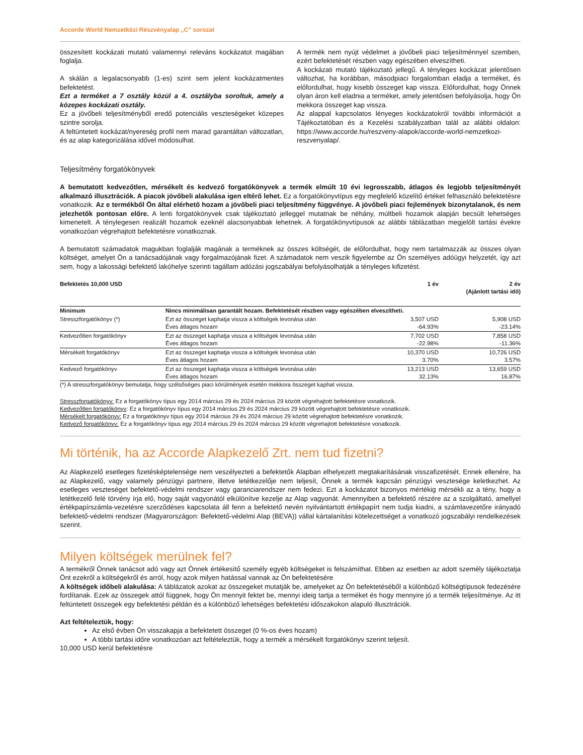Accorde World Nemzetközi Részvényalap „C” sorozat
összesített kockázati mutató valamennyi releváns kockázatot magában foglalja.
A skálán a legalacsonyabb (1-es) szint sem jelent kockázatmentes befektetést.
Ezt a terméket a 7 osztály közül a 4. osztályba soroltuk, amely a közepes kockázati osztály.
Ez a jövőbeli teljesítményből eredő potenciális veszteségeket közepes szintre sorolja.
A feltüntetett kockázat/nyereség profil nem marad garantáltan változatlan, és az alap kategorizálása idővel módosulhat.
A termék nem nyújt védelmet a jövőbeli piaci teljesítménnyel szemben, ezért befektetését részben vagy egészében elveszítheti.
A kockázati mutató tájékoztató jellegű. A tényleges kockázat jelentősen változhat, ha korábban, másodpiaci forgalomban eladja a terméket, és előfordulhat, hogy kisebb összeget kap vissza. Előfordulhat, hogy Önnek olyan áron kell eladnia a terméket, amely jelentősen befolyásolja, hogy Ön mekkora összeget kap vissza.
Az alappal kapcsolatos lényeges kockázatokról további információt a Tájékoztatóban és a Kezelési szabályzatban talál az alábbi oldalon: https://www.accorde.hu/reszveny-alapok/accorde-world-nemzetkozi-reszvenyalap/.
Teljesítmény forgatókönyvek
A bemutatott kedvezőtlen, mérsékelt és kedvező forgatókönyvek a termék elmúlt 10 évi legrosszabb, átlagos és legjobb teljesítményét alkalmazó illusztrációk. A piacok jövőbeli alakulása igen eltérő lehet. Ez a forgatókönyvtípus egy megfelelő közelítő értéket felhasználó befektetésre vonatkozik. Az e termékből Ön által elérhető hozam a jövőbeli piaci teljesítmény függvénye. A jövőbeli piaci fejlemények bizonytalanok, és nem jelezhetők pontosan előre. A lenti forgatókönyvek csak tájékoztató jelleggel mutatnak be néhány, múltbeli hozamok alapján becsült lehetséges kimenetelt. A ténylegesen realizált hozamok ezeknél alacsonyabbak lehetnek. A forgatókönyvtípusok az alábbi táblázatban megjelölt tartási évekre vonatkozóan végrehajtott befektetésre vonatkoznak.
A bemutatott számadatok magukban foglalják magának a terméknek az összes költségét, de előfordulhat, hogy nem tartalmazzák az összes olyan költséget, amelyet Ön a tanácsadójának vagy forgalmazójának fizet. A számadatok nem veszik figyelembe az Ön személyes adóügyi helyzetét, így azt sem, hogy a lakossági befektető lakóhelye szerinti tagállam adózási jogszabályai befolyásolhatják a tényleges kifizetést.
| Befektetés 10,000 USD | | 1 év | 2 év (Ajánlott tartási idő) |
| --- | --- | --- | --- |
| Minimum | Nincs minimálisan garantált hozam. Befektetését részben vagy egészében elveszítheti. | | |
| Stresszforgatókönyv (*) | Ezt az összeget kaphatja vissza a költségek levonása után Éves átlagos hozam | 3,507 USD -64.93% | 5,908 USD -23.14% |
| Kedvezőtlen forgatókönyv | Ezt az összeget kaphatja vissza a költségek levonása után Éves átlagos hozam | 7,702 USD -22.98% | 7,858 USD -11.36% |
| Mérsékelt forgatókönyv | Ezt az összeget kaphatja vissza a költségek levonása után Éves átlagos hozam | 10,370 USD 3.70% | 10,726 USD 3.57% |
| Kedvező forgatókönyv | Ezt az összeget kaphatja vissza a költségek levonása után Éves átlagos hozam | 13,213 USD 32.13% | 13,659 USD 16.87% |
(*) A stresszforgatókönyv bemutatja, hogy szélsőséges piaci körülmények esetén mekkora összeget kaphat vissza.
Stresszforgatókönyv: Ez a forgatókönyv típus egy 2014 március 29 és 2024 március 29 között végrehajtott befektetésre vonatkozik.
Kedvezőtlen forgatókönyv: Ez a forgatókönyv típus egy 2014 március 29 és 2024 március 29 között végrehajtott befektetésre vonatkozik.
Mérsékelt forgatókönyv: Ez a forgatókönyv típus egy 2014 március 29 és 2024 március 29 között végrehajtott befektetésre vonatkozik.
Kedvező forgatókönyv: Ez a forgatókönyv típus egy 2014 március 29 és 2024 március 29 között végrehajtott befektetésre vonatkozik.
Mi történik, ha az Accorde Alapkezelő Zrt. nem tud fizetni?
Az Alapkezelő esetleges fizetésképtelensége nem veszélyezteti a befektetők Alapban elhelyezett megtakarításának visszafizetését. Ennek ellenére, ha az Alapkezelő, vagy valamely pénzügyi partnere, illetve letétkezelője nem teljesít, Önnek a termék kapcsán pénzügyi vesztesége keletkezhet. Az esetleges veszteséget befektető-védelmi rendszer vagy garanciarendszer nem fedezi. Ezt a kockázatot bizonyos mértékig mérsékli az a tény, hogy a letétkezelő felé törvény írja elő, hogy saját vagyonától elkülönítve kezelje az Alap vagyonát. Amennyiben a befektető részére az a szolgáltató, amellyel értékpapírszámla-vezetésre szerződéses kapcsolata áll fenn a befektető nevén nyilvántartott értékpapírt nem tudja kiadni, a számlavezetőre irányadó befektető-védelmi rendszer (Magyarországon: Befektető-védelmi Alap (BEVA)) vállal kártalanítási kötelezettséget a vonatkozó jogszabályi rendelkezések szerint.
Milyen költségek merülnek fel?
A termékről Önnek tanácsot adó vagy azt Önnek értékesítő személy egyéb költségeket is felszámíthat. Ebben az esetben az adott személy tájékoztatja Önt ezekről a költségekről és arról, hogy azok milyen hatással vannak az Ön befektetésére
A költségek időbeli alakulása: A táblázatok azokat az összegeket mutatják be, amelyeket az Ön befektetéséből a különböző költségtípusok fedezésére fordítanak. Ezek az összegek attól függnek, hogy Ön mennyit fektet be, mennyi ideig tartja a terméket és hogy mennyire jó a termék teljesítménye. Az itt feltüntetett összegek egy befektetési példán és a különböző lehetséges befektetési időszakokon alapuló illusztrációk.
Azt feltételeztük, hogy:
Az első évben Ön visszakapja a befektetett összeget (0 %-os éves hozam)
A többi tartási időre vonatkozóan azt feltételeztük, hogy a termék a mérsékelt forgatókönyv szerint teljesít.
10,000 USD kerül befektetésre